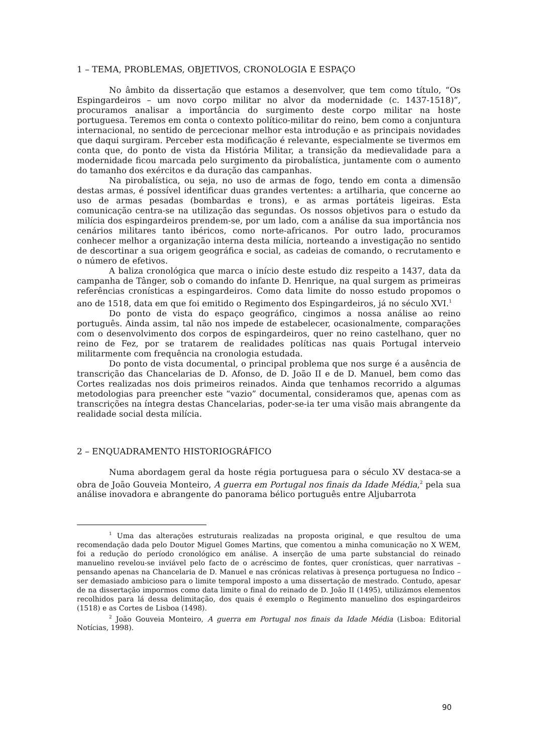1 – TEMA, PROBLEMAS, OBJETIVOS, CRONOLOGIA E ESPAÇO
No âmbito da dissertação que estamos a desenvolver, que tem como título, “Os Espingardeiros – um novo corpo militar no alvor da modernidade (c. 1437-1518)”, procuramos analisar a importância do surgimento deste corpo militar na hoste portuguesa. Teremos em conta o contexto político-militar do reino, bem como a conjuntura internacional, no sentido de percecionar melhor esta introdução e as principais novidades que daqui surgiram. Perceber esta modificação é relevante, especialmente se tivermos em conta que, do ponto de vista da História Militar, a transição da medievalidade para a modernidade ficou marcada pelo surgimento da pirobalística, juntamente com o aumento do tamanho dos exércitos e da duração das campanhas.
Na pirobalística, ou seja, no uso de armas de fogo, tendo em conta a dimensão destas armas, é possível identificar duas grandes vertentes: a artilharia, que concerne ao uso de armas pesadas (bombardas e trons), e as armas portáteis ligeiras. Esta comunicação centra-se na utilização das segundas. Os nossos objetivos para o estudo da milícia dos espingardeiros prendem-se, por um lado, com a análise da sua importância nos cenários militares tanto ibéricos, como norte-africanos. Por outro lado, procuramos conhecer melhor a organização interna desta milícia, norteando a investigação no sentido de descortinar a sua origem geográfica e social, as cadeias de comando, o recrutamento e o número de efetivos.
A baliza cronológica que marca o início deste estudo diz respeito a 1437, data da campanha de Tânger, sob o comando do infante D. Henrique, na qual surgem as primeiras referências cronísticas a espingardeiros. Como data limite do nosso estudo propomos o ano de 1518, data em que foi emitido o Regimento dos Espingardeiros, já no século XVI.<sup>1</sup>
Do ponto de vista do espaço geográfico, cingimos a nossa análise ao reino português. Ainda assim, tal não nos impede de estabelecer, ocasionalmente, comparações com o desenvolvimento dos corpos de espingardeiros, quer no reino castelhano, quer no reino de Fez, por se tratarem de realidades políticas nas quais Portugal interveio militarmente com frequência na cronologia estudada.
Do ponto de vista documental, o principal problema que nos surge é a ausência de transcrição das Chancelarias de D. Afonso, de D. João II e de D. Manuel, bem como das Cortes realizadas nos dois primeiros reinados. Ainda que tenhamos recorrido a algumas metodologias para preencher este “vazio” documental, consideramos que, apenas com as transcrições na íntegra destas Chancelarias, poder-se-ia ter uma visão mais abrangente da realidade social desta milícia.
2 – ENQUADRAMENTO HISTORIOGRÁFICO
Numa abordagem geral da hoste régia portuguesa para o século XV destaca-se a obra de João Gouveia Monteiro, A guerra em Portugal nos finais da Idade Média,<sup>2</sup> pela sua análise inovadora e abrangente do panorama bélico português entre Aljubarrota
<sup>1</sup> Uma das alterações estruturais realizadas na proposta original, e que resultou de uma recomendação dada pelo Doutor Miguel Gomes Martins, que comentou a minha comunicação no X WEM, foi a redução do período cronológico em análise. A inserção de uma parte substancial do reinado manuelino revelou-se inviável pelo facto de o acréscimo de fontes, quer cronísticas, quer narrativas – pensando apenas na Chancelaria de D. Manuel e nas crónicas relativas à presença portuguesa no Índico – ser demasiado ambicioso para o limite temporal imposto a uma dissertação de mestrado. Contudo, apesar de na dissertação impormos como data limite o final do reinado de D. João II (1495), utilizámos elementos recolhidos para lá dessa delimitação, dos quais é exemplo o Regimento manuelino dos espingardeiros (1518) e as Cortes de Lisboa (1498).
<sup>2</sup> João Gouveia Monteiro, A guerra em Portugal nos finais da Idade Média (Lisboa: Editorial Notícias, 1998).
90